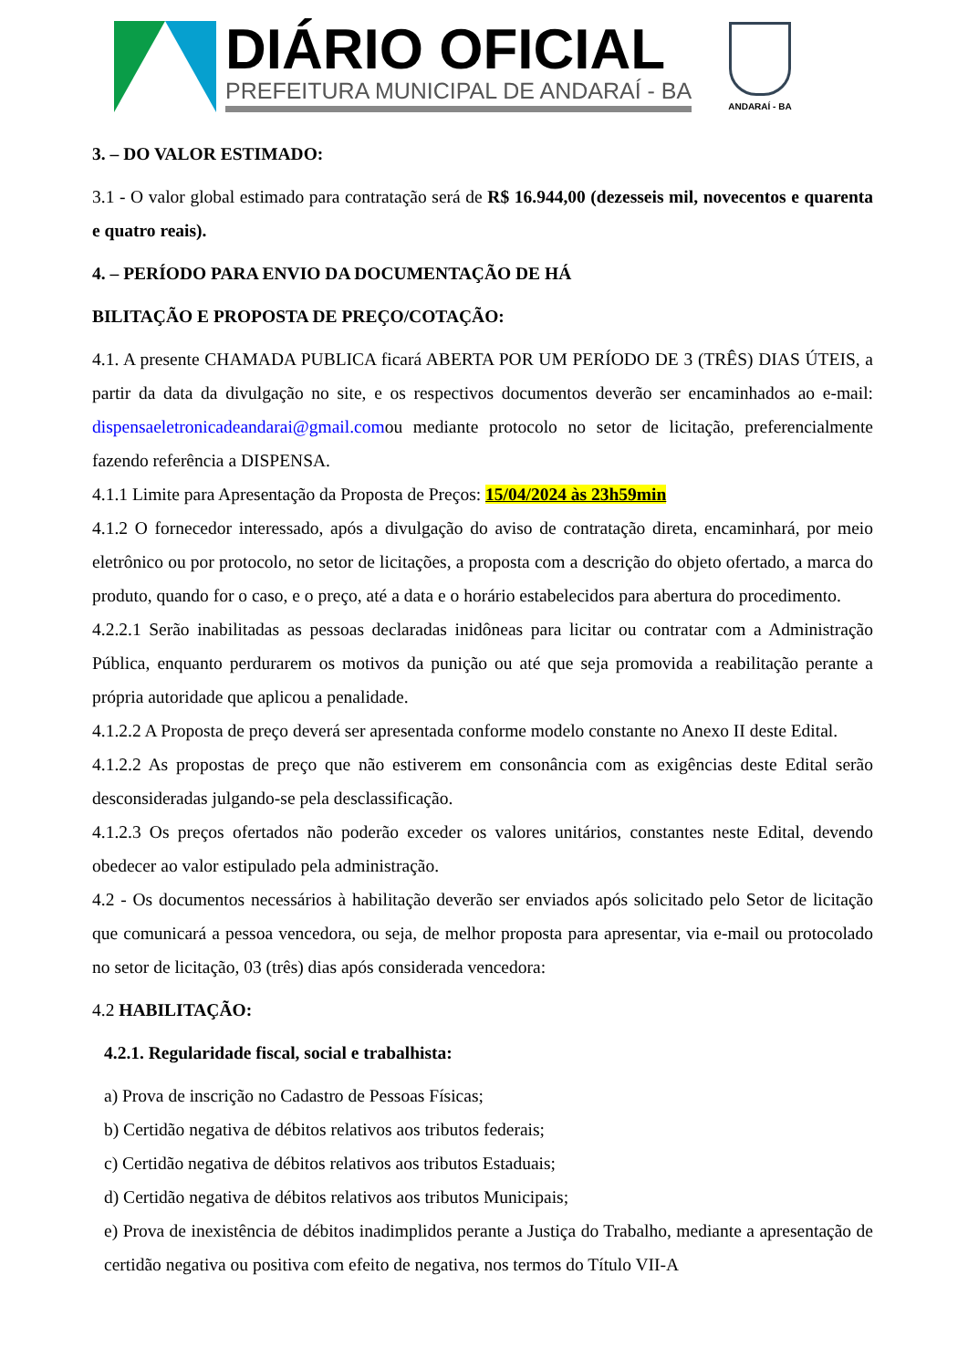DIÁRIO OFICIAL
PREFEITURA MUNICIPAL DE ANDARAÍ - BA
ANDARAÍ - BA
3. – DO VALOR ESTIMADO:
3.1 - O valor global estimado para contratação será de R$ 16.944,00 (dezesseis mil, novecentos e quarenta e quatro reais).
4. – PERÍODO PARA ENVIO DA DOCUMENTAÇÃO DE HÁ
BILITAÇÃO E PROPOSTA DE PREÇO/COTAÇÃO:
4.1. A presente CHAMADA PUBLICA ficará ABERTA POR UM PERÍODO DE 3 (TRÊS) DIAS ÚTEIS, a partir da data da divulgação no site, e os respectivos documentos deverão ser encaminhados ao e-mail: dispensaeletronicadeandarai@gmail.comou mediante protocolo no setor de licitação, preferencialmente fazendo referência a DISPENSA.
4.1.1 Limite para Apresentação da Proposta de Preços: 15/04/2024 às 23h59min
4.1.2 O fornecedor interessado, após a divulgação do aviso de contratação direta, encaminhará, por meio eletrônico ou por protocolo, no setor de licitações, a proposta com a descrição do objeto ofertado, a marca do produto, quando for o caso, e o preço, até a data e o horário estabelecidos para abertura do procedimento.
4.2.2.1 Serão inabilitadas as pessoas declaradas inidôneas para licitar ou contratar com a Administração Pública, enquanto perdurarem os motivos da punição ou até que seja promovida a reabilitação perante a própria autoridade que aplicou a penalidade.
4.1.2.2 A Proposta de preço deverá ser apresentada conforme modelo constante no Anexo II deste Edital.
4.1.2.2 As propostas de preço que não estiverem em consonância com as exigências deste Edital serão desconsideradas julgando-se pela desclassificação.
4.1.2.3 Os preços ofertados não poderão exceder os valores unitários, constantes neste Edital, devendo obedecer ao valor estipulado pela administração.
4.2 - Os documentos necessários à habilitação deverão ser enviados após solicitado pelo Setor de licitação que comunicará a pessoa vencedora, ou seja, de melhor proposta para apresentar, via e-mail ou protocolado no setor de licitação, 03 (três) dias após considerada vencedora:
4.2 HABILITAÇÃO:
4.2.1. Regularidade fiscal, social e trabalhista:
a) Prova de inscrição no Cadastro de Pessoas Físicas;
b) Certidão negativa de débitos relativos aos tributos federais;
c) Certidão negativa de débitos relativos aos tributos Estaduais;
d) Certidão negativa de débitos relativos aos tributos Municipais;
e) Prova de inexistência de débitos inadimplidos perante a Justiça do Trabalho, mediante a apresentação de certidão negativa ou positiva com efeito de negativa, nos termos do Título VII-A